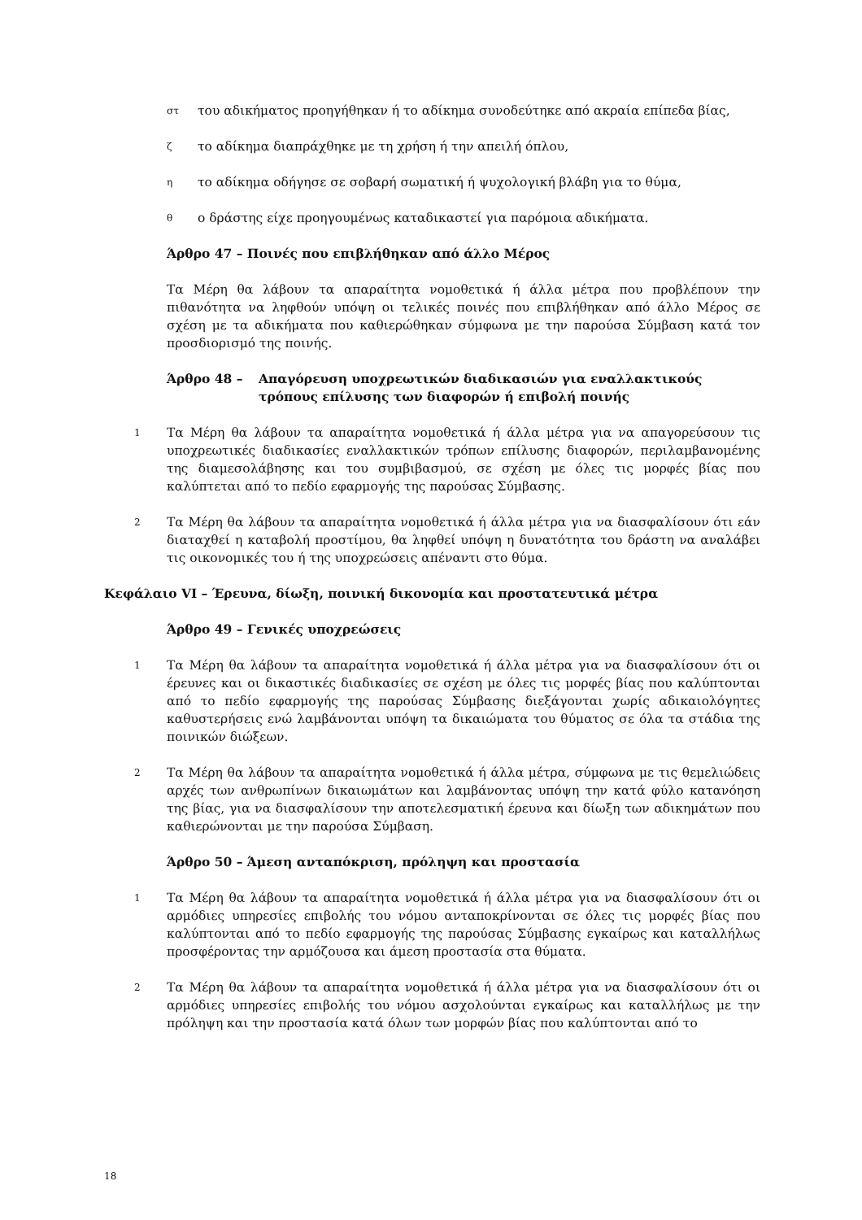στ του αδικήματος προηγήθηκαν ή το αδίκημα συνοδεύτηκε από ακραία επίπεδα βίας,
ζτο αδίκημα διαπράχθηκε με τη χρήση ή την απειλή όπλου,
ητο αδίκημα οδήγησε σε σοβαρή σωματική ή ψυχολογική βλάβη για το θύμα,
θο δράστης είχε προηγουμένως καταδικαστεί για παρόμοια αδικήματα.
Άρθρο 47 – Ποινές που επιβλήθηκαν από άλλο Μέρος
Τα Μέρη θα λάβουν τα απαραίτητα νομοθετικά ή άλλα μέτρα που προβλέπουν την πιθανότητα να ληφθούν υπόψη οι τελικές ποινές που επιβλήθηκαν από άλλο Μέρος σε σχέση με τα αδικήματα που καθιερώθηκαν σύμφωνα με την παρούσα Σύμβαση κατά τον προσδιορισμό της ποινής.
Άρθρο 48 – Απαγόρευση υποχρεωτικών διαδικασιών για εναλλακτικούς τρόπους επίλυσης των διαφορών ή επιβολή ποινής
1 Τα Μέρη θα λάβουν τα απαραίτητα νομοθετικά ή άλλα μέτρα για να απαγορεύσουν τις υποχρεωτικές διαδικασίες εναλλακτικών τρόπων επίλυσης διαφορών, περιλαμβανομένης της διαμεσολάβησης και του συμβιβασμού, σε σχέση με όλες τις μορφές βίας που καλύπτεται από το πεδίο εφαρμογής της παρούσας Σύμβασης.
2 Τα Μέρη θα λάβουν τα απαραίτητα νομοθετικά ή άλλα μέτρα για να διασφαλίσουν ότι εάν διαταχθεί η καταβολή προστίμου, θα ληφθεί υπόψη η δυνατότητα του δράστη να αναλάβει τις οικονομικές του ή της υποχρεώσεις απέναντι στο θύμα.
Κεφάλαιο VI – Έρευνα, δίωξη, ποινική δικονομία και προστατευτικά μέτρα
Άρθρο 49 – Γενικές υποχρεώσεις
1 Τα Μέρη θα λάβουν τα απαραίτητα νομοθετικά ή άλλα μέτρα για να διασφαλίσουν ότι οι έρευνες και οι δικαστικές διαδικασίες σε σχέση με όλες τις μορφές βίας που καλύπτονται από το πεδίο εφαρμογής της παρούσας Σύμβασης διεξάγονται χωρίς αδικαιολόγητες καθυστερήσεις ενώ λαμβάνονται υπόψη τα δικαιώματα του θύματος σε όλα τα στάδια της ποινικών διώξεων.
2 Τα Μέρη θα λάβουν τα απαραίτητα νομοθετικά ή άλλα μέτρα, σύμφωνα με τις θεμελιώδεις αρχές των ανθρωπίνων δικαιωμάτων και λαμβάνοντας υπόψη την κατά φύλο κατανόηση της βίας, για να διασφαλίσουν την αποτελεσματική έρευνα και δίωξη των αδικημάτων που καθιερώνονται με την παρούσα Σύμβαση.
Άρθρο 50 – Άμεση ανταπόκριση, πρόληψη και προστασία
1 Τα Μέρη θα λάβουν τα απαραίτητα νομοθετικά ή άλλα μέτρα για να διασφαλίσουν ότι οι αρμόδιες υπηρεσίες επιβολής του νόμου ανταποκρίνονται σε όλες τις μορφές βίας που καλύπτονται από το πεδίο εφαρμογής της παρούσας Σύμβασης εγκαίρως και καταλλήλως προσφέροντας την αρμόζουσα και άμεση προστασία στα θύματα.
2 Τα Μέρη θα λάβουν τα απαραίτητα νομοθετικά ή άλλα μέτρα για να διασφαλίσουν ότι οι αρμόδιες υπηρεσίες επιβολής του νόμου ασχολούνται εγκαίρως και καταλλήλως με την πρόληψη και την προστασία κατά όλων των μορφών βίας που καλύπτονται από το
18